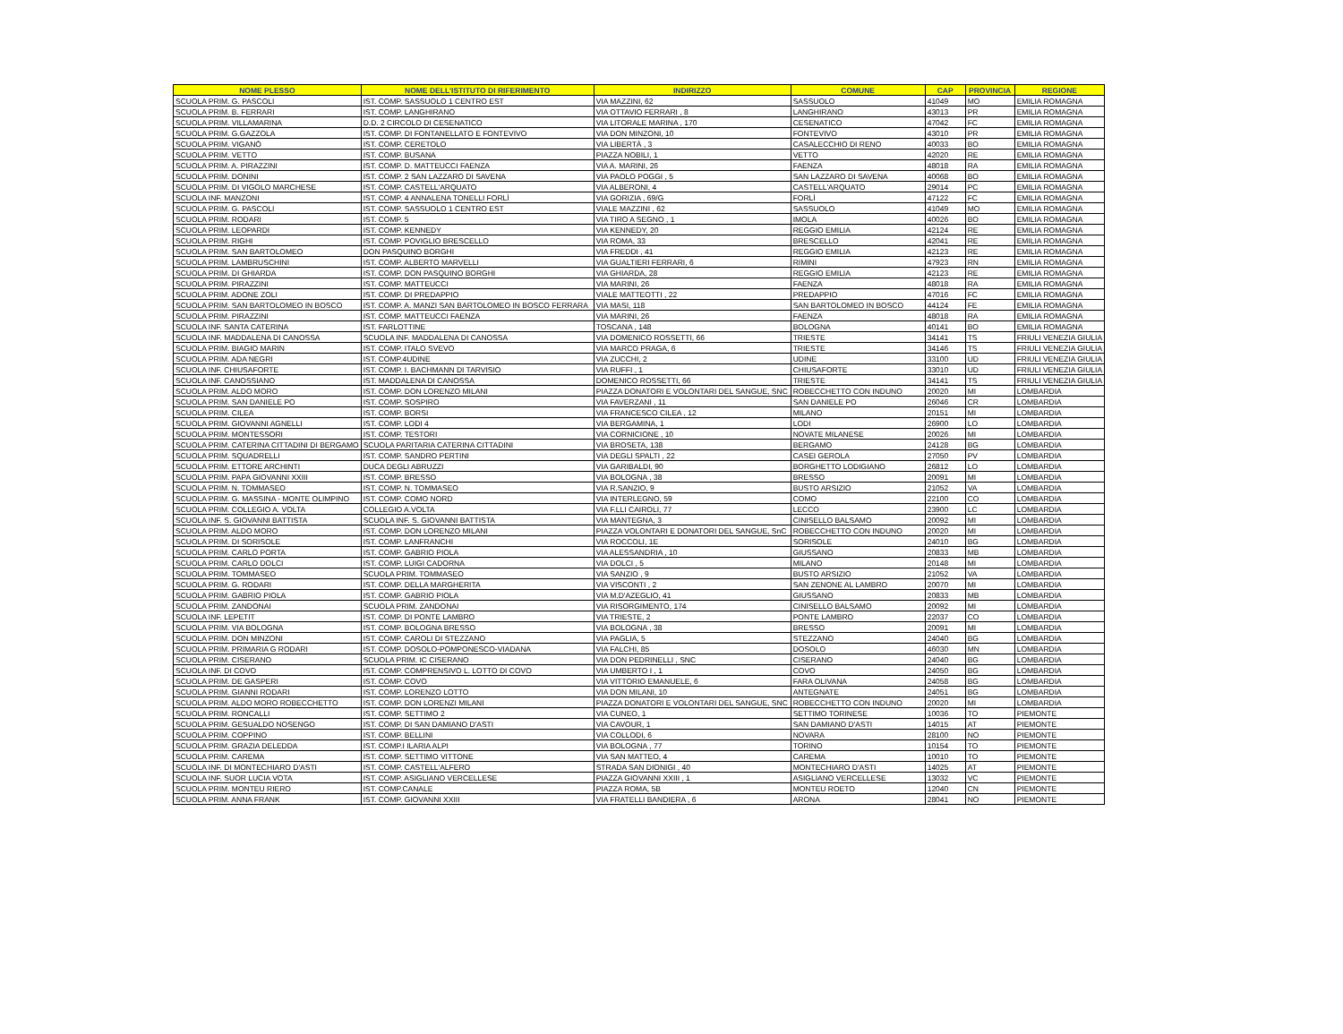| NOME PLESSO | NOME DELL'ISTITUTO DI RIFERIMENTO | INDIRIZZO | COMUNE | CAP | PROVINCIA | REGIONE |
| --- | --- | --- | --- | --- | --- | --- |
| SCUOLA PRIM. G. PASCOLI | IST. COMP. SASSUOLO 1 CENTRO EST | VIA MAZZINI, 62 | SASSUOLO | 41049 | MO | EMILIA ROMAGNA |
| SCUOLA PRIM. B. FERRARI | IST. COMP. LANGHIRANO | VIA OTTAVIO FERRARI , 8 | LANGHIRANO | 43013 | PR | EMILIA ROMAGNA |
| SCUOLA PRIM. VILLAMARINA | D.D. 2 CIRCOLO DI CESENATICO | VIA LITORALE MARINA , 170 | CESENATICO | 47042 | FC | EMILIA ROMAGNA |
| SCUOLA PRIM. G.GAZZOLA | IST. COMP. DI FONTANELLATO E FONTEVIVO | VIA DON MINZONI, 10 | FONTEVIVO | 43010 | PR | EMILIA ROMAGNA |
| SCUOLA PRIM. VIGANÒ | IST. COMP. CERETOLO | VIA LIBERTÀ , 3 | CASALECCHIO DI RENO | 40033 | BO | EMILIA ROMAGNA |
| SCUOLA PRIM. VETTO | IST. COMP. BUSANA | PIAZZA NOBILI, 1 | VETTO | 42020 | RE | EMILIA ROMAGNA |
| SCUOLA PRIM. A. PIRAZZINI | IST. COMP. D. MATTEUCCI FAENZA | VIA A. MARINI, 26 | FAENZA | 48018 | RA | EMILIA ROMAGNA |
| SCUOLA PRIM. DONINI | IST. COMP. 2 SAN LAZZARO DI SAVENA | VIA PAOLO POGGI , 5 | SAN LAZZARO DI SAVENA | 40068 | BO | EMILIA ROMAGNA |
| SCUOLA PRIM. DI VIGOLO MARCHESE | IST. COMP. CASTELL'ARQUATO | VIA ALBERONI, 4 | CASTELL'ARQUATO | 29014 | PC | EMILIA ROMAGNA |
| SCUOLA INF. MANZONI | IST. COMP. 4 ANNALENA TONELLI FORLÌ | VIA GORIZIA , 69/G | FORLÌ | 47122 | FC | EMILIA ROMAGNA |
| SCUOLA PRIM. G. PASCOLI | IST. COMP. SASSUOLO 1 CENTRO EST | VIALE MAZZINI , 62 | SASSUOLO | 41049 | MO | EMILIA ROMAGNA |
| SCUOLA PRIM. RODARI | IST. COMP. 5 | VIA TIRO A SEGNO , 1 | IMOLA | 40026 | BO | EMILIA ROMAGNA |
| SCUOLA PRIM. LEOPARDI | IST. COMP. KENNEDY | VIA KENNEDY, 20 | REGGIO EMILIA | 42124 | RE | EMILIA ROMAGNA |
| SCUOLA PRIM. RIGHI | IST. COMP. POVIGLIO BRESCELLO | VIA ROMA, 33 | BRESCELLO | 42041 | RE | EMILIA ROMAGNA |
| SCUOLA PRIM. SAN BARTOLOMEO | DON PASQUINO BORGHI | VIA FREDDI , 41 | REGGIO EMILIA | 42123 | RE | EMILIA ROMAGNA |
| SCUOLA PRIM. LAMBRUSCHINI | IST. COMP. ALBERTO MARVELLI | VIA GUALTIERI FERRARI, 6 | RIMINI | 47923 | RN | EMILIA ROMAGNA |
| SCUOLA PRIM. DI GHIARDA | IST. COMP. DON PASQUINO BORGHI | VIA GHIARDA, 28 | REGGIO EMILIA | 42123 | RE | EMILIA ROMAGNA |
| SCUOLA PRIM. PIRAZZINI | IST. COMP. MATTEUCCI | VIA MARINI, 26 | FAENZA | 48018 | RA | EMILIA ROMAGNA |
| SCUOLA PRIM. ADONE ZOLI | IST. COMP. DI PREDAPPIO | VIALE MATTEOTTI , 22 | PREDAPPIO | 47016 | FC | EMILIA ROMAGNA |
| SCUOLA PRIM. SAN BARTOLOMEO IN BOSCO | IST. COMP. A. MANZI SAN BARTOLOMEO IN BOSCO FERRARA | VIA MASI, 118 | SAN BARTOLOMEO IN BOSCO | 44124 | FE | EMILIA ROMAGNA |
| SCUOLA PRIM. PIRAZZINI | IST. COMP. MATTEUCCI FAENZA | VIA MARINI, 26 | FAENZA | 48018 | RA | EMILIA ROMAGNA |
| SCUOLA INF. SANTA CATERINA | IST. FARLOTTINE | TOSCANA , 148 | BOLOGNA | 40141 | BO | EMILIA ROMAGNA |
| SCUOLA INF. MADDALENA DI CANOSSA | SCUOLA INF. MADDALENA DI CANOSSA | VIA DOMENICO ROSSETTI, 66 | TRIESTE | 34141 | TS | FRIULI VENEZIA GIULIA |
| SCUOLA PRIM. BIAGIO MARIN | IST. COMP. ITALO SVEVO | VIA MARCO PRAGA, 6 | TRIESTE | 34146 | TS | FRIULI VENEZIA GIULIA |
| SCUOLA PRIM. ADA NEGRI | IST. COMP.4UDINE | VIA ZUCCHI, 2 | UDINE | 33100 | UD | FRIULI VENEZIA GIULIA |
| SCUOLA INF. CHIUSAFORTE | IST. COMP. I. BACHMANN DI TARVISIO | VIA RUFFI , 1 | CHIUSAFORTE | 33010 | UD | FRIULI VENEZIA GIULIA |
| SCUOLA INF. CANOSSIANO | IST. MADDALENA DI CANOSSA | DOMENICO ROSSETTI, 66 | TRIESTE | 34141 | TS | FRIULI VENEZIA GIULIA |
| SCUOLA PRIM. ALDO MORO | IST. COMP. DON LORENZO MILANI | PIAZZA DONATORI E VOLONTARI DEL SANGUE, SNC | ROBECCHETTO CON INDUNO | 20020 | MI | LOMBARDIA |
| SCUOLA PRIM. SAN DANIELE PO | IST. COMP. SOSPIRO | VIA FAVERZANI , 11 | SAN DANIELE PO | 26046 | CR | LOMBARDIA |
| SCUOLA PRIM. CILEA | IST. COMP. BORSI | VIA FRANCESCO CILEA , 12 | MILANO | 20151 | MI | LOMBARDIA |
| SCUOLA PRIM. GIOVANNI AGNELLI | IST. COMP. LODI 4 | VIA BERGAMINA, 1 | LODI | 26900 | LO | LOMBARDIA |
| SCUOLA PRIM. MONTESSORI | IST. COMP. TESTORI | VIA CORNICIONE , 10 | NOVATE MILANESE | 20026 | MI | LOMBARDIA |
| SCUOLA PRIM. CATERINA CITTADINI DI BERGAMO | SCUOLA PARITARIA CATERINA CITTADINI | VIA BROSETA, 138 | BERGAMO | 24128 | BG | LOMBARDIA |
| SCUOLA PRIM. SQUADRELLI | IST. COMP. SANDRO PERTINI | VIA DEGLI SPALTI , 22 | CASEI GEROLA | 27050 | PV | LOMBARDIA |
| SCUOLA PRIM. ETTORE ARCHINTI | DUCA DEGLI ABRUZZI | VIA GARIBALDI, 90 | BORGHETTO LODIGIANO | 26812 | LO | LOMBARDIA |
| SCUOLA PRIM. PAPA GIOVANNI XXIII | IST. COMP. BRESSO | VIA BOLOGNA , 38 | BRESSO | 20091 | MI | LOMBARDIA |
| SCUOLA PRIM. N. TOMMASEO | IST. COMP. N. TOMMASEO | VIA R.SANZIO, 9 | BUSTO ARSIZIO | 21052 | VA | LOMBARDIA |
| SCUOLA PRIM. G. MASSINA - MONTE OLIMPINO | IST. COMP. COMO NORD | VIA INTERLEGNO, 59 | COMO | 22100 | CO | LOMBARDIA |
| SCUOLA PRIM. COLLEGIO A. VOLTA | COLLEGIO A.VOLTA | VIA F.LLI CAIROLI, 77 | LECCO | 23900 | LC | LOMBARDIA |
| SCUOLA INF. S. GIOVANNI BATTISTA | SCUOLA INF. S. GIOVANNI BATTISTA | VIA MANTEGNA, 3 | CINISELLO BALSAMO | 20092 | MI | LOMBARDIA |
| SCUOLA PRIM. ALDO MORO | IST. COMP. DON LORENZO MILANI | PIAZZA VOLONTARI E DONATORI DEL SANGUE, SnC | ROBECCHETTO CON INDUNO | 20020 | MI | LOMBARDIA |
| SCUOLA PRIM. DI SORISOLE | IST. COMP. LANFRANCHI | VIA ROCCOLI, 1E | SORISOLE | 24010 | BG | LOMBARDIA |
| SCUOLA PRIM. CARLO PORTA | IST. COMP. GABRIO PIOLA | VIA ALESSANDRIA , 10 | GIUSSANO | 20833 | MB | LOMBARDIA |
| SCUOLA PRIM. CARLO DOLCI | IST. COMP. LUIGI CADORNA | VIA DOLCI , 5 | MILANO | 20148 | MI | LOMBARDIA |
| SCUOLA PRIM. TOMMASEO | SCUOLA PRIM. TOMMASEO | VIA SANZIO , 9 | BUSTO ARSIZIO | 21052 | VA | LOMBARDIA |
| SCUOLA PRIM. G. RODARI | IST. COMP. DELLA MARGHERITA | VIA VISCONTI , 2 | SAN ZENONE AL LAMBRO | 20070 | MI | LOMBARDIA |
| SCUOLA PRIM. GABRIO PIOLA | IST. COMP. GABRIO PIOLA | VIA M.D'AZEGLIO, 41 | GIUSSANO | 20833 | MB | LOMBARDIA |
| SCUOLA PRIM. ZANDONAI | SCUOLA PRIM. ZANDONAI | VIA RISORGIMENTO, 174 | CINISELLO BALSAMO | 20092 | MI | LOMBARDIA |
| SCUOLA INF. LEPETIT | IST. COMP. DI PONTE LAMBRO | VIA TRIESTE, 2 | PONTE LAMBRO | 22037 | CO | LOMBARDIA |
| SCUOLA PRIM. VIA BOLOGNA | IST. COMP. BOLOGNA BRESSO | VIA BOLOGNA , 38 | BRESSO | 20091 | MI | LOMBARDIA |
| SCUOLA PRIM. DON MINZONI | IST. COMP. CAROLI DI STEZZANO | VIA PAGLIA, 5 | STEZZANO | 24040 | BG | LOMBARDIA |
| SCUOLA PRIM. PRIMARIA G RODARI | IST. COMP. DOSOLO-POMPONESCO-VIADANA | VIA FALCHI, 85 | DOSOLO | 46030 | MN | LOMBARDIA |
| SCUOLA PRIM. CISERANO | SCUOLA PRIM. IC CISERANO | VIA DON PEDRINELLI , SNC | CISERANO | 24040 | BG | LOMBARDIA |
| SCUOLA INF. DI COVO | IST. COMP. COMPRENSIVO L. LOTTO DI COVO | VIA UMBERTO I , 1 | COVO | 24050 | BG | LOMBARDIA |
| SCUOLA PRIM. DE GASPERI | IST. COMP. COVO | VIA VITTORIO EMANUELE, 6 | FARA OLIVANA | 24058 | BG | LOMBARDIA |
| SCUOLA PRIM. GIANNI RODARI | IST. COMP. LORENZO LOTTO | VIA DON MILANI, 10 | ANTEGNATE | 24051 | BG | LOMBARDIA |
| SCUOLA PRIM. ALDO MORO ROBECCHETTO | IST. COMP. DON LORENZI MILANI | PIAZZA DONATORI E VOLONTARI DEL SANGUE, SNC | ROBECCHETTO CON INDUNO | 20020 | MI | LOMBARDIA |
| SCUOLA PRIM. RONCALLI | IST. COMP. SETTIMO 2 | VIA CUNEO, 1 | SETTIMO TORINESE | 10036 | TO | PIEMONTE |
| SCUOLA PRIM. GESUALDO NOSENGO | IST. COMP. DI SAN DAMIANO D'ASTI | VIA CAVOUR, 1 | SAN DAMIANO D'ASTI | 14015 | AT | PIEMONTE |
| SCUOLA PRIM. COPPINO | IST. COMP. BELLINI | VIA COLLODI, 6 | NOVARA | 28100 | NO | PIEMONTE |
| SCUOLA PRIM. GRAZIA DELEDDA | IST. COMP.I ILARIA ALPI | VIA BOLOGNA , 77 | TORINO | 10154 | TO | PIEMONTE |
| SCUOLA PRIM. CAREMA | IST. COMP. SETTIMO VITTONE | VIA SAN MATTEO, 4 | CAREMA | 10010 | TO | PIEMONTE |
| SCUOLA INF. DI MONTECHIARO D'ASTI | IST. COMP. CASTELL'ALFERO | STRADA SAN DIONIGI , 40 | MONTECHIARO D'ASTI | 14025 | AT | PIEMONTE |
| SCUOLA INF. SUOR LUCIA VOTA | IST. COMP. ASIGLIANO VERCELLESE | PIAZZA GIOVANNI XXIII , 1 | ASIGLIANO VERCELLESE | 13032 | VC | PIEMONTE |
| SCUOLA PRIM. MONTEU RIERO | IST. COMP.CANALE | PIAZZA ROMA, 5B | MONTEU ROETO | 12040 | CN | PIEMONTE |
| SCUOLA PRIM. ANNA FRANK | IST. COMP. GIOVANNI XXIII | VIA FRATELLI BANDIERA , 6 | ARONA | 28041 | NO | PIEMONTE |